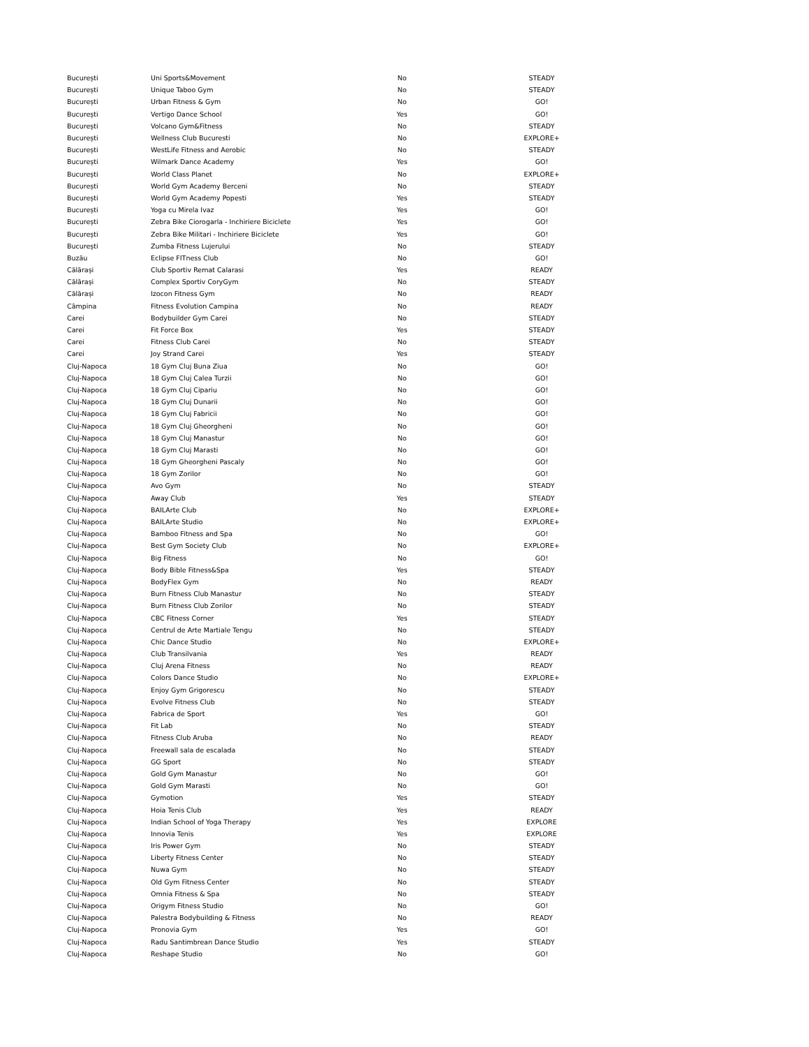| București | Uni Sports&Movement | No | STEADY |
| București | Unique Taboo Gym | No | STEADY |
| București | Urban Fitness & Gym | No | GO! |
| București | Vertigo Dance School | Yes | GO! |
| București | Volcano Gym&Fitness | No | STEADY |
| București | Wellness Club Bucuresti | No | EXPLORE+ |
| București | WestLife Fitness and Aerobic | No | STEADY |
| București | Wilmark Dance Academy | Yes | GO! |
| București | World Class Planet | No | EXPLORE+ |
| București | World Gym Academy Berceni | No | STEADY |
| București | World Gym Academy Popesti | Yes | STEADY |
| București | Yoga cu Mirela Ivaz | Yes | GO! |
| București | Zebra Bike Ciorogarla - Inchiriere Biciclete | Yes | GO! |
| București | Zebra Bike Militari - Inchiriere Biciclete | Yes | GO! |
| București | Zumba Fitness Lujerului | No | STEADY |
| Buzău | Eclipse FITness Club | No | GO! |
| Călărași | Club Sportiv Remat Calarasi | Yes | READY |
| Călărași | Complex Sportiv CoryGym | No | STEADY |
| Călărași | Izocon Fitness Gym | No | READY |
| Câmpina | Fitness Evolution Campina | No | READY |
| Carei | Bodybuilder Gym Carei | No | STEADY |
| Carei | Fit Force Box | Yes | STEADY |
| Carei | Fitness Club Carei | No | STEADY |
| Carei | Joy Strand Carei | Yes | STEADY |
| Cluj-Napoca | 18 Gym Cluj Buna Ziua | No | GO! |
| Cluj-Napoca | 18 Gym Cluj Calea Turzii | No | GO! |
| Cluj-Napoca | 18 Gym Cluj Cipariu | No | GO! |
| Cluj-Napoca | 18 Gym Cluj Dunarii | No | GO! |
| Cluj-Napoca | 18 Gym Cluj Fabricii | No | GO! |
| Cluj-Napoca | 18 Gym Cluj Gheorgheni | No | GO! |
| Cluj-Napoca | 18 Gym Cluj Manastur | No | GO! |
| Cluj-Napoca | 18 Gym Cluj Marasti | No | GO! |
| Cluj-Napoca | 18 Gym Gheorgheni Pascaly | No | GO! |
| Cluj-Napoca | 18 Gym Zorilor | No | GO! |
| Cluj-Napoca | Avo Gym | No | STEADY |
| Cluj-Napoca | Away Club | Yes | STEADY |
| Cluj-Napoca | BAILArte Club | No | EXPLORE+ |
| Cluj-Napoca | BAILArte Studio | No | EXPLORE+ |
| Cluj-Napoca | Bamboo Fitness and Spa | No | GO! |
| Cluj-Napoca | Best Gym Society Club | No | EXPLORE+ |
| Cluj-Napoca | Big Fitness | No | GO! |
| Cluj-Napoca | Body Bible Fitness&Spa | Yes | STEADY |
| Cluj-Napoca | BodyFlex Gym | No | READY |
| Cluj-Napoca | Burn Fitness Club Manastur | No | STEADY |
| Cluj-Napoca | Burn Fitness Club Zorilor | No | STEADY |
| Cluj-Napoca | CBC Fitness Corner | Yes | STEADY |
| Cluj-Napoca | Centrul de Arte Martiale Tengu | No | STEADY |
| Cluj-Napoca | Chic Dance Studio | No | EXPLORE+ |
| Cluj-Napoca | Club Transilvania | Yes | READY |
| Cluj-Napoca | Cluj Arena Fitness | No | READY |
| Cluj-Napoca | Colors Dance Studio | No | EXPLORE+ |
| Cluj-Napoca | Enjoy Gym Grigorescu | No | STEADY |
| Cluj-Napoca | Evolve Fitness Club | No | STEADY |
| Cluj-Napoca | Fabrica de Sport | Yes | GO! |
| Cluj-Napoca | Fit Lab | No | STEADY |
| Cluj-Napoca | Fitness Club Aruba | No | READY |
| Cluj-Napoca | Freewall sala de escalada | No | STEADY |
| Cluj-Napoca | GG Sport | No | STEADY |
| Cluj-Napoca | Gold Gym Manastur | No | GO! |
| Cluj-Napoca | Gold Gym Marasti | No | GO! |
| Cluj-Napoca | Gymotion | Yes | STEADY |
| Cluj-Napoca | Hoia Tenis Club | Yes | READY |
| Cluj-Napoca | Indian School of Yoga Therapy | Yes | EXPLORE |
| Cluj-Napoca | Innovia Tenis | Yes | EXPLORE |
| Cluj-Napoca | Iris Power Gym | No | STEADY |
| Cluj-Napoca | Liberty Fitness Center | No | STEADY |
| Cluj-Napoca | Nuwa Gym | No | STEADY |
| Cluj-Napoca | Old Gym Fitness Center | No | STEADY |
| Cluj-Napoca | Omnia Fitness & Spa | No | STEADY |
| Cluj-Napoca | Origym Fitness Studio | No | GO! |
| Cluj-Napoca | Palestra Bodybuilding & Fitness | No | READY |
| Cluj-Napoca | Pronovia Gym | Yes | GO! |
| Cluj-Napoca | Radu Santimbrean Dance Studio | Yes | STEADY |
| Cluj-Napoca | Reshape Studio | No | GO! |